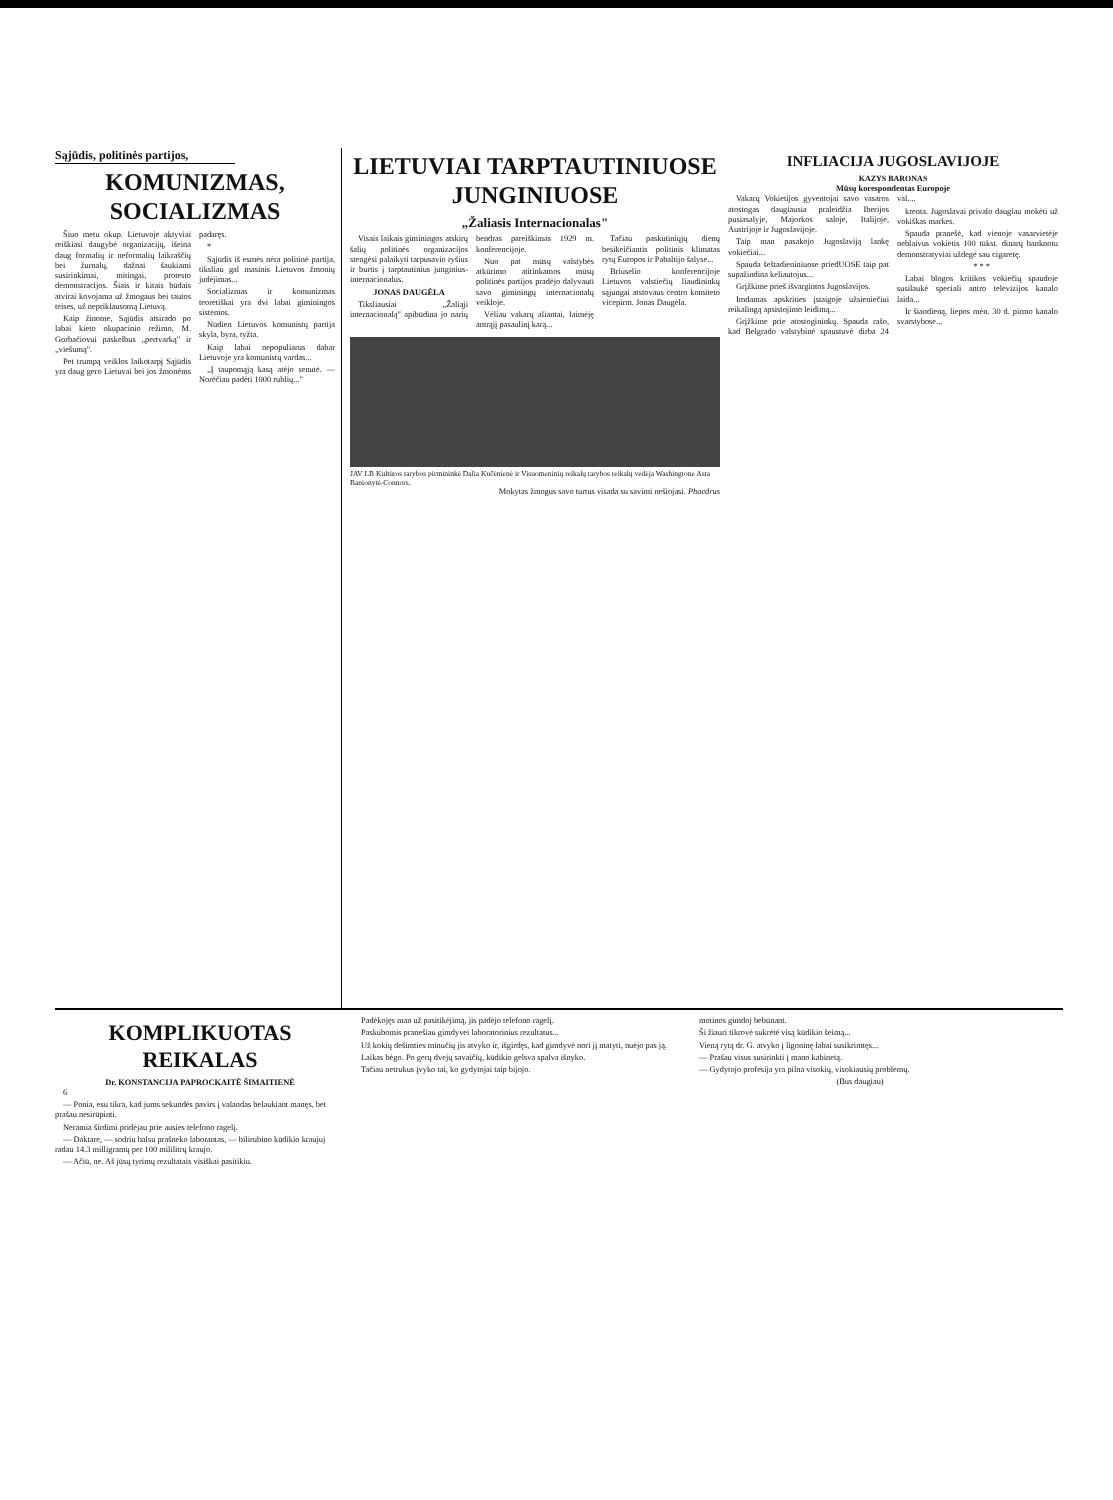Sąjūdis, politinės partijos,
KOMUNIZMAS, SOCIALIZMAS
Šiuo metu okup. Lietuvoje aktyviai reiškiasi daugybė organizacijų, išeina daug formalių ir neformalių laikraščių bei žurnalų, dažnai šaukiami susirinkimai, mitingai, protesto demonstracijos. Šiais ir kitais būdais atvirai kovojama už žmogaus bei tautos teises, už nepriklausomą Lietuvą.
Kaip žinome, Sąjūdis atsirado po labai kieto okupacinio režimo, M. Gorbačiovui paskelbus „pertvarką" ir „viešumą".
Pet trumpą veiklos laikotarpį Sąjūdis yra daug gero Lietuvai bei jos žmonėms padaręs.
*
Sąjūdis iš esmės nėra politinė partija, tiksliau gal masinis Lietuvos žmonių judėjimas...
Socializmas ir komunizmas teoretiškai yra dvi labai giminingos sistemos.
Nūdien Lietuvos komunistų partija skyla, byra, tyžta.
Kaip labai nepopuliarus dabar Lietuvoje yra komunistų vardas...
„Į taupomąją kasą atėjo senutė. — Norėčiau padėti 1000 rublių..."
LIETUVIAI TARPTAUTINIUOSE JUNGINIUOSE
„Žaliasis Internacionalas"
Visais laikais giminingos atskirų šalių politinės organizacijos stengėsi palaikyti tarpusavio ryšius ir burtis į tarptautinius junginius-internacionalus.
JONAS DAUGĖLA
Tiksliausiai „Žaliąji internacionalą" apibūdina jo narių bendras pareiškimas 1929 m. konferencijoje.
Nuo pat mūsų valstybės atkūrimo atitinkamos mūsų politinės partijos pradėjo dalyvauti savo giminingų internacionalų veikloje.
Vėliau vakarų aliantai, laimėję antrąjį pasaulinį karą...
Tačiau paskutiniųjų dienų besikeičiantis politinis klimatas rytų Europos ir Pabaltijo šalyse...
Briuselio konferencijoje Lietuvos valstiečių liaudininkų sąjungai atstovaus centro komiteto vicepirm. Jonas Daugėla.
JAV LB Kultūros tarybos pirmininkė Dalia Kučėnienė ir Visuomeninių reikalų tarybos reikalų vedėja Washingtone Asta Banionytė-Connors.
Mokytas žmogus savo turtus visada su savimi nešiojasi. Phaedrus
INFLIACIJA JUGOSLAVIJOJE
KAZYS BARONAS
Mūsų korespondentas Europoje
Vakarų Vokietijos gyventojai savo vasaros atostogas daugiausia praleidžia Iberijos pusiasalyje, Majorkos saloje, Italijoje, Austrijoje ir Jugoslavijoje.
Taip man pasakojo Jugoslaviją lankę vokiečiai...
Spauda šeštadieniniuose priedUOSE taip pat supažindina keliautojus...
Grįžkime prieš išvargintos Jugoslavijos.
Imdamas apskrities įstaigoje užsieniečiui reikalingą apsistojimo leidimą...
Grįžkime prie atostogininkų. Spauda rašo, kad Belgrado valstybinė spaustuvė dirba 24 val....
krenta. Jugoslavai privalo daugiau mokėti už vokiškas markes.
Spauda pranešė, kad vienoje vasarvietėje neblaivus vokietis 100 tūkst. dinarų banknotu demonstratyviai uždegė sau cigaretę.
* * *
Labai blogos kritikos vokiečių spaudoje susilaukė speciali antro televizijos kanalo laida...
Ir šiandieną, liepos mėn. 30 d. pirmo kanalo svarstybose...
KOMPLIKUOTAS REIKALAS
Dr. KONSTANCIJA PAPROCKAITĖ ŠIMAITIENĖ
6
— Ponia, esu tikra, kad jums sekundės pavirs į valandas belaukiant manęs, bet prašau nesirūpinti.
Neramia širdimi pridėjau prie ausies telefono ragelį.
— Daktare, — sodriu balsu prašneko laborantas, — bilirubino kūdikio kraujuj radau 14.3 milligramų per 100 mililitrų kraujo.
— Ačiū, ne. Aš jūsų tyrimų rezultatais visiškai pasitikiu.
Padėkojęs man už pasitikėjimą, jis padėjo telefono ragelį.
Paskubomis pranešiau gimdyvei laboratorinius rezultatus...
Už kokių dešimties minučių jis atvyko ir, išgirdęs, kad gimdyvė nori jį matyti, nuėjo pas ją.
Laikas bėgo. Po gerų dvejų savaičių, kūdikio gelsva spalva išnyko.
Tačiau netrukus įvyko tai, ko gydytojai taip bijojo.
motinos gimdoj bebūnant.
Ši žiauri tikrovė sukrėtė visą kūdikio šeimą...
Vieną rytą dr. G. atvyko į ligoninę labai susikrimtęs...
— Prašau visus susirinkti į mano kabinetą.
— Gydytojo profesija yra pilna visokių, visokiausių problemų.
(Bus daugiau)